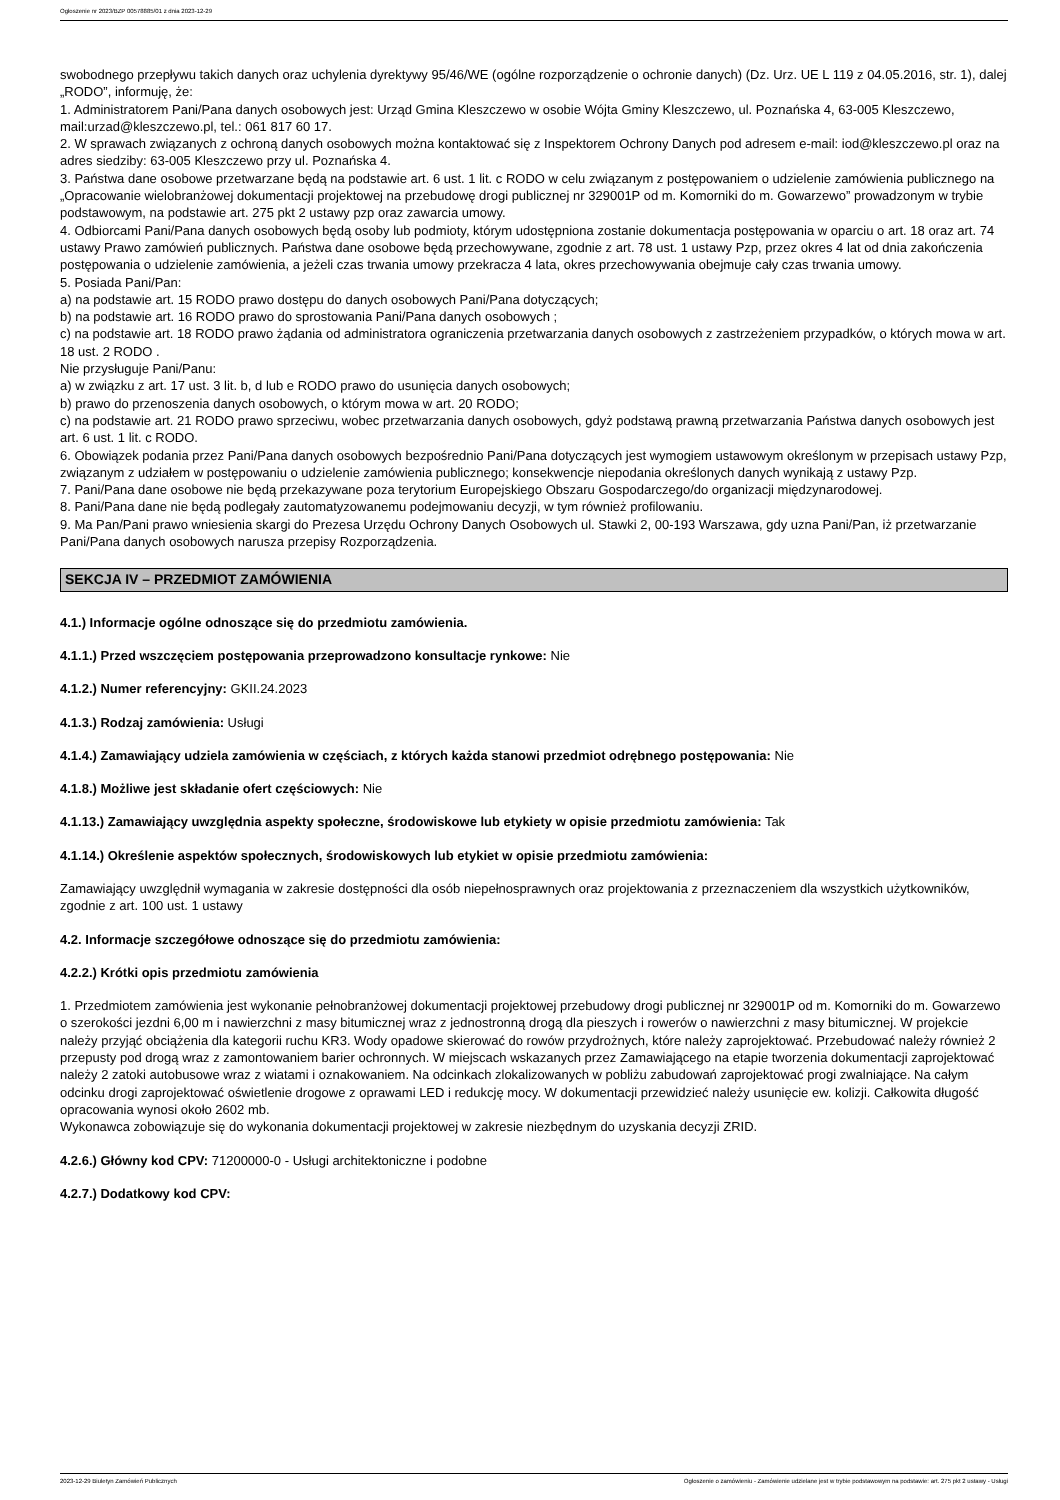Ogłoszenie nr 2023/BZP 00578885/01 z dnia 2023-12-29
swobodnego przepływu takich danych oraz uchylenia dyrektywy 95/46/WE (ogólne rozporządzenie o ochronie danych) (Dz. Urz. UE L 119 z 04.05.2016, str. 1), dalej „RODO”, informuję, że:
1. Administratorem Pani/Pana danych osobowych jest: Urząd Gmina Kleszczewo w osobie Wójta Gminy Kleszczewo, ul. Poznańska 4, 63-005 Kleszczewo, mail:urzad@kleszczewo.pl, tel.: 061 817 60 17.
2. W sprawach związanych z ochroną danych osobowych można kontaktować się z Inspektorem Ochrony Danych pod adresem e-mail: iod@kleszczewo.pl oraz na adres siedziby: 63-005 Kleszczewo przy ul. Poznańska 4.
3. Państwa dane osobowe przetwarzane będą na podstawie art. 6 ust. 1 lit. c RODO w celu związanym z postępowaniem o udzielenie zamówienia publicznego na „Opracowanie wielobranżowej dokumentacji projektowej na przebudowę drogi publicznej nr 329001P od m. Komorniki do m. Gowarzewo” prowadzonym w trybie podstawowym, na podstawie art. 275 pkt 2 ustawy pzp oraz zawarcia umowy.
4. Odbiorcami Pani/Pana danych osobowych będą osoby lub podmioty, którym udostępniona zostanie dokumentacja postępowania w oparciu o art. 18 oraz art. 74 ustawy Prawo zamówień publicznych. Państwa dane osobowe będą przechowywane, zgodnie z art. 78 ust. 1 ustawy Pzp, przez okres 4 lat od dnia zakończenia postępowania o udzielenie zamówienia, a jeżeli czas trwania umowy przekracza 4 lata, okres przechowywania obejmuje cały czas trwania umowy.
5. Posiada Pani/Pan:
a) na podstawie art. 15 RODO prawo dostępu do danych osobowych Pani/Pana dotyczących;
b) na podstawie art. 16 RODO prawo do sprostowania Pani/Pana danych osobowych ;
c) na podstawie art. 18 RODO prawo żądania od administratora ograniczenia przetwarzania danych osobowych z zastrzeżeniem przypadków, o których mowa w art. 18 ust. 2 RODO .
Nie przysługuje Pani/Panu:
a) w związku z art. 17 ust. 3 lit. b, d lub e RODO prawo do usunięcia danych osobowych;
b) prawo do przenoszenia danych osobowych, o którym mowa w art. 20 RODO;
c) na podstawie art. 21 RODO prawo sprzeciwu, wobec przetwarzania danych osobowych, gdyż podstawą prawną przetwarzania Państwa danych osobowych jest art. 6 ust. 1 lit. c RODO.
6. Obowiązek podania przez Pani/Pana danych osobowych bezpośrednio Pani/Pana dotyczących jest wymogiem ustawowym określonym w przepisach ustawy Pzp, związanym z udziałem w postępowaniu o udzielenie zamówienia publicznego; konsekwencje niepodania określonych danych wynikają z ustawy Pzp.
7. Pani/Pana dane osobowe nie będą przekazywane poza terytorium Europejskiego Obszaru Gospodarczego/do organizacji międzynarodowej.
8. Pani/Pana dane nie będą podlegały zautomatyzowanemu podejmowaniu decyzji, w tym również profilowaniu.
9. Ma Pan/Pani prawo wniesienia skargi do Prezesa Urzędu Ochrony Danych Osobowych ul. Stawki 2, 00-193 Warszawa, gdy uzna Pani/Pan, iż przetwarzanie Pani/Pana danych osobowych narusza przepisy Rozporządzenia.
SEKCJA IV – PRZEDMIOT ZAMÓWIENIA
4.1.) Informacje ogólne odnoszące się do przedmiotu zamówienia.
4.1.1.) Przed wszczęciem postępowania przeprowadzono konsultacje rynkowe: Nie
4.1.2.) Numer referencyjny: GKII.24.2023
4.1.3.) Rodzaj zamówienia: Usługi
4.1.4.) Zamawiający udziela zamówienia w częściach, z których każda stanowi przedmiot odrębnego postępowania: Nie
4.1.8.) Możliwe jest składanie ofert częściowych: Nie
4.1.13.) Zamawiający uwzględnia aspekty społeczne, środowiskowe lub etykiety w opisie przedmiotu zamówienia: Tak
4.1.14.) Określenie aspektów społecznych, środowiskowych lub etykiet w opisie przedmiotu zamówienia:
Zamawiający uwzględnił wymagania w zakresie dostępności dla osób niepełnosprawnych oraz projektowania z przeznaczeniem dla wszystkich użytkowników, zgodnie z art. 100 ust. 1 ustawy
4.2. Informacje szczegółowe odnoszące się do przedmiotu zamówienia:
4.2.2.) Krótki opis przedmiotu zamówienia
1. Przedmiotem zamówienia jest wykonanie pełnobranżowej dokumentacji projektowej przebudowy drogi publicznej nr 329001P od m. Komorniki do m. Gowarzewo o szerokości jezdni 6,00 m i nawierzchni z masy bitumicznej wraz z jednostronną drogą dla pieszych i rowerów o nawierzchni z masy bitumicznej. W projekcie należy przyjąć obciążenia dla kategorii ruchu KR3. Wody opadowe skierować do rowów przydrożnych, które należy zaprojektować. Przebudować należy również 2 przepusty pod drogą wraz z zamontowaniem barier ochronnych. W miejscach wskazanych przez Zamawiającego na etapie tworzenia dokumentacji zaprojektować należy 2 zatoki autobusowe wraz z wiatami i oznakowaniem. Na odcinkach zlokalizowanych w pobliżu zabudowań zaprojektować progi zwalniające. Na całym odcinku drogi zaprojektować oświetlenie drogowe z oprawami LED i redukcję mocy. W dokumentacji przewidzieć należy usunięcie ew. kolizji. Całkowita długość opracowania wynosi około 2602 mb.
Wykonawca zobowiązuje się do wykonania dokumentacji projektowej w zakresie niezbędnym do uzyskania decyzji ZRID.
4.2.6.) Główny kod CPV: 71200000-0 - Usługi architektoniczne i podobne
4.2.7.) Dodatkowy kod CPV:
2023-12-29 Biuletyn Zamówień Publicznych Ogłoszenie o zamówieniu - Zamówienie udzielane jest w trybie podstawowym na podstawie: art. 275 pkt 2 ustawy - Usługi